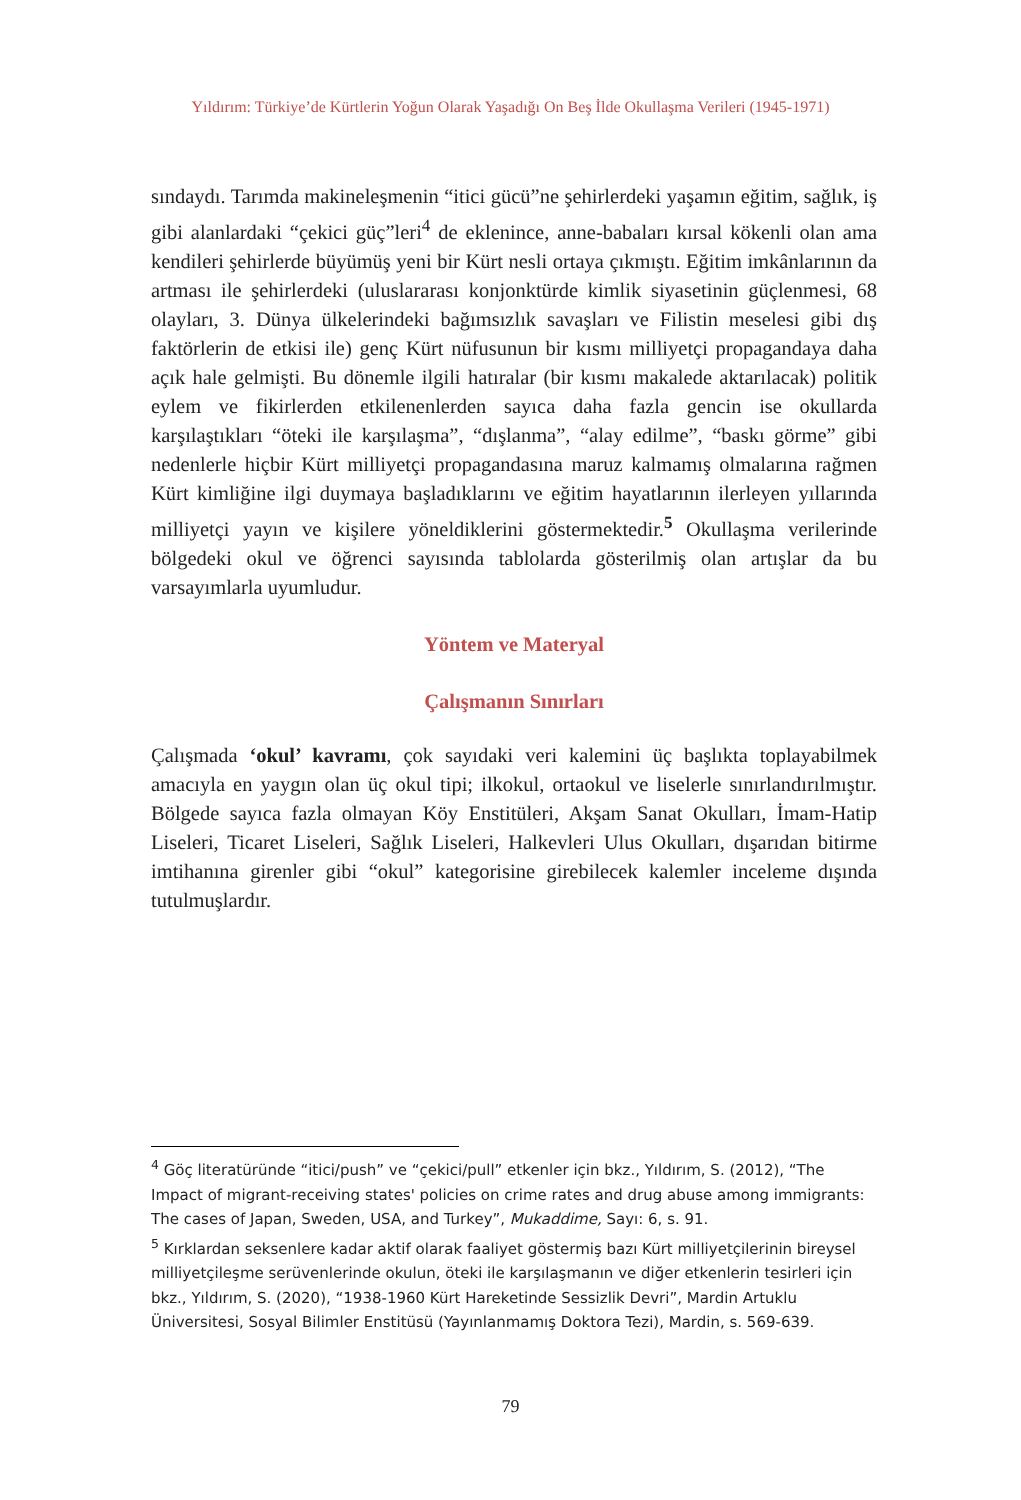Yıldırım: Türkiye’de Kürtlerin Yoğun Olarak Yaşadığı On Beş İlde Okullaşma Verileri (1945-1971)
sındaydı. Tarımda makineleşmenin “itici gücü”ne şehirlerdeki yaşamın eğitim, sağlık, iş gibi alanlardaki “çekici güç”leri<sup>4</sup> de eklenince, anne-babaları kırsal kökenli olan ama kendileri şehirlerde büyümüş yeni bir Kürt nesli ortaya çıkmıştı. Eğitim imkânlarının da artması ile şehirlerdeki (uluslararası konjonktürde kimlik siyasetinin güçlenmesi, 68 olayları, 3. Dünya ülkelerindeki bağımsızlık savaşları ve Filistin meselesi gibi dış faktörlerin de etkisi ile) genç Kürt nüfusunun bir kısmı milliyetçi propagandaya daha açık hale gelmişti. Bu dönemle ilgili hatıralar (bir kısmı makalede aktarılacak) politik eylem ve fikirlerden etkilenenlerden sayıca daha fazla gencin ise okullarda karşılaştıkları “öteki ile karşılaşma”, “dışlanma”, “alay edilme”, “baskı görme” gibi nedenlerle hiçbir Kürt milliyetçi propagandasına maruz kalmamış olmalarına rağmen Kürt kimliğine ilgi duymaya başladıklarını ve eğitim hayatlarının ilerleyen yıllarında milliyetçi yayın ve kişilere yöneldiklerini göstermektedir.<sup>5</sup> Okullaşma verilerinde bölgedeki okul ve öğrenci sayısında tablolarda gösterilmiş olan artışlar da bu varsayımlarla uyumludur.
Yöntem ve Materyal
Çalışmanın Sınırları
Çalışmada ‘okul’ kavramı, çok sayıdaki veri kalemini üç başlıkta toplayabilmek amacıyla en yaygın olan üç okul tipi; ilkokul, ortaokul ve liselerle sınırlandırılmıştır. Bölgede sayıca fazla olmayan Köy Enstitüleri, Akşam Sanat Okulları, İmam-Hatip Liseleri, Ticaret Liseleri, Sağlık Liseleri, Halkevleri Ulus Okulları, dışarıdan bitirme imtihanına girenler gibi “okul” kategorisine girebilecek kalemler inceleme dışında tutulmuşlardır.
<sup>4</sup> Göç literatüründe “itici/push” ve “çekici/pull” etkenler için bkz., Yıldırım, S. (2012), “The Impact of migrant-receiving states' policies on crime rates and drug abuse among immigrants: The cases of Japan, Sweden, USA, and Turkey”, Mukaddime, Sayı: 6, s. 91.
<sup>5</sup> Kırklardan seksenlere kadar aktif olarak faaliyet göstermiş bazı Kürt milliyetçilerinin bireysel milliyetçileşme serüvenlerinde okulun, öteki ile karşılaşmanın ve diğer etkenlerin tesirleri için bkz., Yıldırım, S. (2020), “1938-1960 Kürt Hareketinde Sessizlik Devri”, Mardin Artuklu Üniversitesi, Sosyal Bilimler Enstitüsü (Yayınlanmamış Doktora Tezi), Mardin, s. 569-639.
79